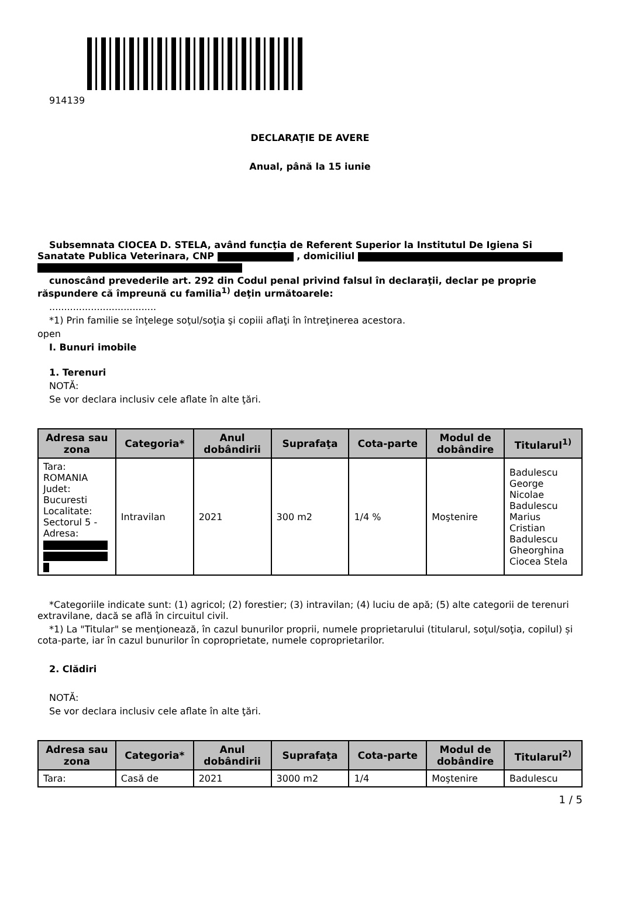914139
DECLARAŢIE DE AVERE
Anual, până la 15 iunie
Subsemnata CIOCEA D. STELA, având funcţia de Referent Superior la Institutul De Igiena Si Sanatate Publica Veterinara, CNP , domiciliul
cunoscând prevederile art. 292 din Codul penal privind falsul în declaraţii, declar pe proprie răspundere că împreună cu familia<sup>1)</sup> deţin următoarele:
....................................
*1) Prin familie se înţelege soţul/soţia şi copiii aflaţi în întreţinerea acestora.
open
I. Bunuri imobile
1. Terenuri
NOTĂ:
Se vor declara inclusiv cele aflate în alte ţări.
| Adresa sau zona | Categoria* | Anul dobândirii | Suprafaţa | Cota-parte | Modul de dobândire | Titularul<sup>1)</sup> |
| --- | --- | --- | --- | --- | --- | --- |
| Tara: ROMANIA Judet: Bucuresti Localitate: Sectorul 5 - Adresa: | Intravilan | 2021 | 300 m2 | 1/4 % | Moştenire | Badulescu George Nicolae Badulescu Marius Cristian Badulescu Gheorghina Ciocea Stela |
*Categoriile indicate sunt: (1) agricol; (2) forestier; (3) intravilan; (4) luciu de apă; (5) alte categorii de terenuri extravilane, dacă se află în circuitul civil.
*1) La "Titular" se menţionează, în cazul bunurilor proprii, numele proprietarului (titularul, soţul/soţia, copilul) și cota-parte, iar în cazul bunurilor în coproprietate, numele coproprietarilor.
2. Clădiri
NOTĂ:
Se vor declara inclusiv cele aflate în alte ţări.
| Adresa sau zona | Categoria* | Anul dobândirii | Suprafaţa | Cota-parte | Modul de dobândire | Titularul<sup>2)</sup> |
| --- | --- | --- | --- | --- | --- | --- |
| Tara: | Casă de | 2021 | 3000 m2 | 1/4 | Moştenire | Badulescu |
1 / 5